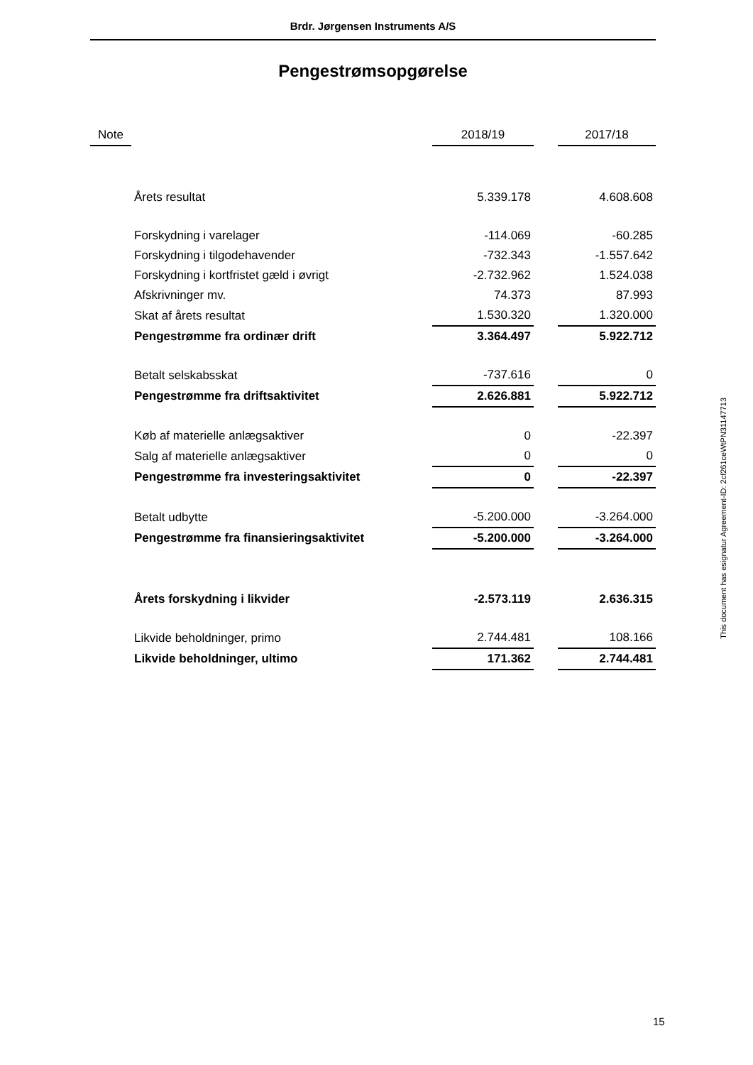Brdr. Jørgensen Instruments A/S
Pengestrømsopgørelse
| Note | | 2018/19 | | 2017/18 |
| --- | --- | --- | --- | --- |
| | Årets resultat | 5.339.178 | | 4.608.608 |
| | Forskydning i varelager | -114.069 | | -60.285 |
| | Forskydning i tilgodehavender | -732.343 | | -1.557.642 |
| | Forskydning i kortfristet gæld i øvrigt | -2.732.962 | | 1.524.038 |
| | Afskrivninger mv. | 74.373 | | 87.993 |
| | Skat af årets resultat | 1.530.320 | | 1.320.000 |
| | Pengestrømme fra ordinær drift | 3.364.497 | | 5.922.712 |
| | Betalt selskabsskat | -737.616 | | 0 |
| | Pengestrømme fra driftsaktivitet | 2.626.881 | | 5.922.712 |
| | Køb af materielle anlægsaktiver | 0 | | -22.397 |
| | Salg af materielle anlægsaktiver | 0 | | 0 |
| | Pengestrømme fra investeringsaktivitet | 0 | | -22.397 |
| | Betalt udbytte | -5.200.000 | | -3.264.000 |
| | Pengestrømme fra finansieringsaktivitet | -5.200.000 | | -3.264.000 |
| | Årets forskydning i likvider | -2.573.119 | | 2.636.315 |
| | Likvide beholdninger, primo | 2.744.481 | | 108.166 |
| | Likvide beholdninger, ultimo | 171.362 | | 2.744.481 |
This document has esignatur Agreement-ID: 2cf261ceWtPN31147713
15